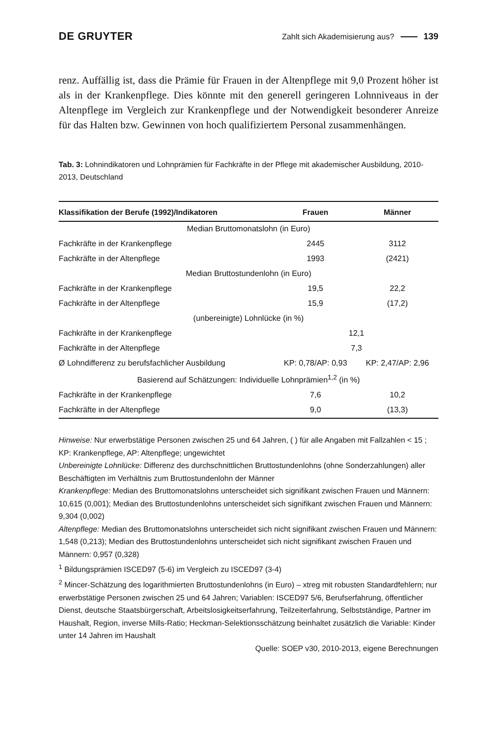DE GRUYTER
Zahlt sich Akademisierung aus? 139
renz. Auffällig ist, dass die Prämie für Frauen in der Altenpflege mit 9,0 Prozent höher ist als in der Krankenpflege. Dies könnte mit den generell geringeren Lohnniveaus in der Altenpflege im Vergleich zur Krankenpflege und der Notwendigkeit besonderer Anreize für das Halten bzw. Gewinnen von hoch qualifiziertem Personal zusammenhängen.
Tab. 3: Lohnindikatoren und Lohnprämien für Fachkräfte in der Pflege mit akademischer Ausbildung, 2010-2013, Deutschland
| Klassifikation der Berufe (1992)/Indikatoren | Frauen | Männer |
| --- | --- | --- |
| Median Bruttomonatslohn (in Euro) | | |
| Fachkräfte in der Krankenpflege | 2445 | 3112 |
| Fachkräfte in der Altenpflege | 1993 | (2421) |
| Median Bruttostundenlohn (in Euro) | | |
| Fachkräfte in der Krankenpflege | 19,5 | 22,2 |
| Fachkräfte in der Altenpflege | 15,9 | (17,2) |
| (unbereinigte) Lohnlücke (in %) | | |
| Fachkräfte in der Krankenpflege | 12,1 | |
| Fachkräfte in der Altenpflege | 7,3 | |
| Ø Lohndifferenz zu berufsfachlicher Ausbildung | KP: 0,78/AP: 0,93 | KP: 2,47/AP: 2,96 |
| Basierend auf Schätzungen: Individuelle Lohnprämien<sup>1,2</sup> (in %) | | |
| Fachkräfte in der Krankenpflege | 7,6 | 10,2 |
| Fachkräfte in der Altenpflege | 9,0 | (13,3) |
Hinweise: Nur erwerbstätige Personen zwischen 25 und 64 Jahren, ( ) für alle Angaben mit Fallzahlen < 15 ; KP: Krankenpflege, AP: Altenpflege; ungewichtet
Unbereinigte Lohnlücke: Differenz des durchschnittlichen Bruttostundenlohns (ohne Sonderzahlungen) aller Beschäftigten im Verhältnis zum Bruttostundenlohn der Männer
Krankenpflege: Median des Bruttomonatslohns unterscheidet sich signifikant zwischen Frauen und Männern: 10,615 (0,001); Median des Bruttostundenlohns unterscheidet sich signifikant zwischen Frauen und Männern: 9,304 (0,002)
Altenpflege: Median des Bruttomonatslohns unterscheidet sich nicht signifikant zwischen Frauen und Männern: 1,548 (0,213); Median des Bruttostundenlohns unterscheidet sich nicht signifikant zwischen Frauen und Männern: 0,957 (0,328)
<sup>1</sup> Bildungsprämien ISCED97 (5-6) im Vergleich zu ISCED97 (3-4)
<sup>2</sup> Mincer-Schätzung des logarithmierten Bruttostundenlohns (in Euro) – xtreg mit robusten Standardfehlern; nur erwerbstätige Personen zwischen 25 und 64 Jahren; Variablen: ISCED97 5/6, Berufserfahrung, öffentlicher Dienst, deutsche Staatsbürgerschaft, Arbeitslosigkeitserfahrung, Teilzeiterfahrung, Selbstständige, Partner im Haushalt, Region, inverse Mills-Ratio; Heckman-Selektionsschätzung beinhaltet zusätzlich die Variable: Kinder unter 14 Jahren im Haushalt
Quelle: SOEP v30, 2010-2013, eigene Berechnungen